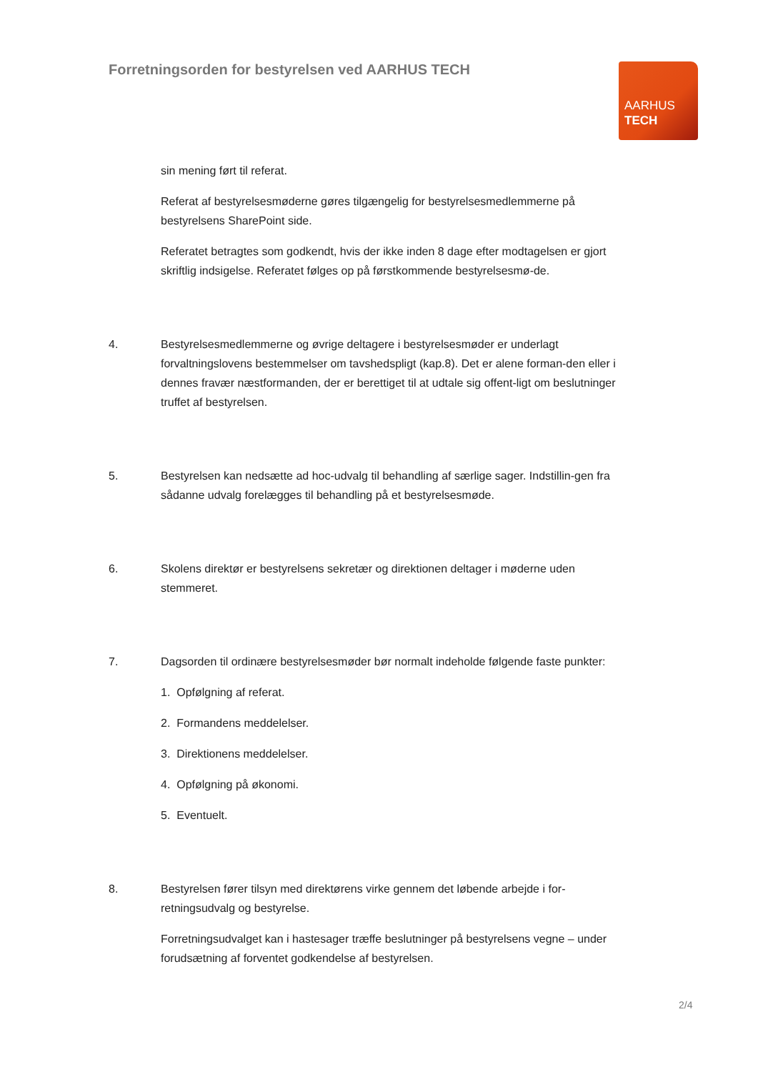Forretningsorden for bestyrelsen ved AARHUS TECH
AARHUS
TECH
sin mening ført til referat.
Referat af bestyrelsesmøderne gøres tilgængelig for bestyrelsesmedlemmerne på bestyrelsens SharePoint side.
Referatet betragtes som godkendt, hvis der ikke inden 8 dage efter modtagelsen er gjort skriftlig indsigelse. Referatet følges op på førstkommende bestyrelsesmø-de.
4. Bestyrelsesmedlemmerne og øvrige deltagere i bestyrelsesmøder er underlagt forvaltningslovens bestemmelser om tavshedspligt (kap.8). Det er alene forman-den eller i dennes fravær næstformanden, der er berettiget til at udtale sig offent-ligt om beslutninger truffet af bestyrelsen.
5. Bestyrelsen kan nedsætte ad hoc-udvalg til behandling af særlige sager. Indstillin-gen fra sådanne udvalg forelægges til behandling på et bestyrelsesmøde.
6. Skolens direktør er bestyrelsens sekretær og direktionen deltager i møderne uden stemmeret.
7. Dagsorden til ordinære bestyrelsesmøder bør normalt indeholde følgende faste punkter:
1. Opfølgning af referat.
2. Formandens meddelelser.
3. Direktionens meddelelser.
4. Opfølgning på økonomi.
5. Eventuelt.
8. Bestyrelsen fører tilsyn med direktørens virke gennem det løbende arbejde i for-retningsudvalg og bestyrelse.
Forretningsudvalget kan i hastesager træffe beslutninger på bestyrelsens vegne – under forudsætning af forventet godkendelse af bestyrelsen.
2/4